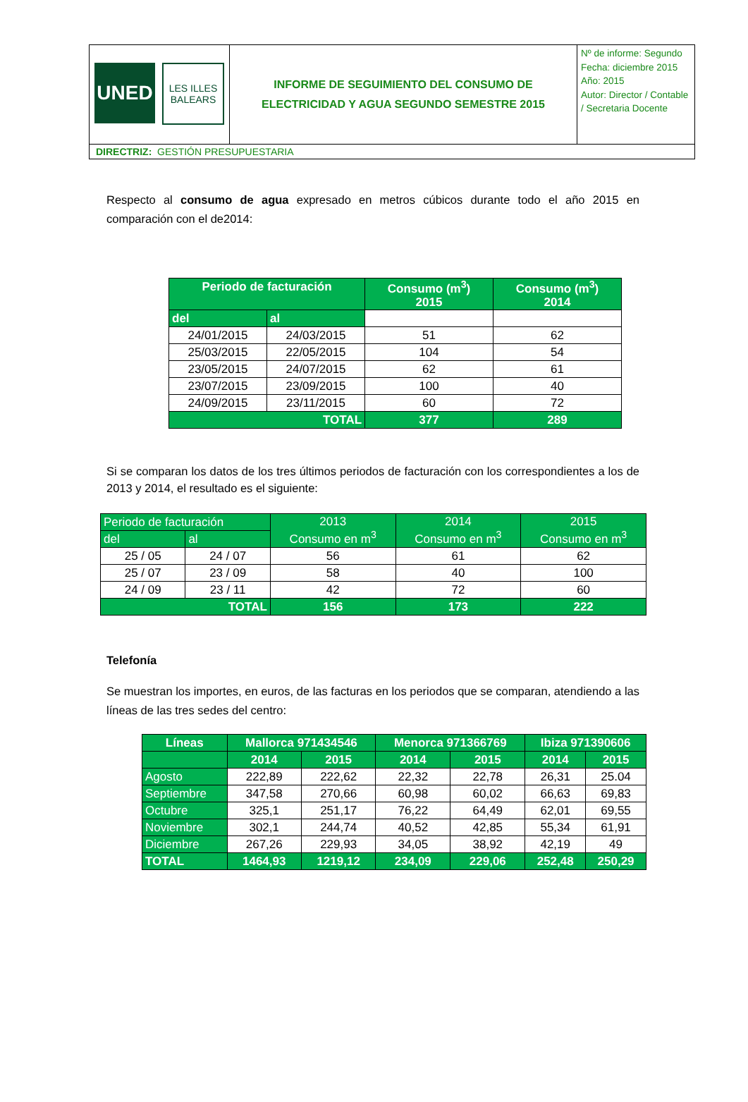| UNED LES ILLES BALEARS | INFORME DE SEGUIMIENTO DEL CONSUMO DE ELECTRICIDAD Y AGUA SEGUNDO SEMESTRE 2015 | Nº de informe: Segundo Fecha: diciembre 2015 Año: 2015 Autor: Director / Contable / Secretaria Docente |
| DIRECTRIZ: GESTIÓN PRESUPUESTARIA | | |
Respecto al consumo de agua expresado en metros cúbicos durante todo el año 2015 en comparación con el de2014:
| Periodo de facturación | | Consumo (m<sup>3</sup>) 2015 | Consumo (m<sup>3</sup>) 2014 |
| --- | --- | --- | --- |
| del | al | | |
| 24/01/2015 | 24/03/2015 | 51 | 62 |
| 25/03/2015 | 22/05/2015 | 104 | 54 |
| 23/05/2015 | 24/07/2015 | 62 | 61 |
| 23/07/2015 | 23/09/2015 | 100 | 40 |
| 24/09/2015 | 23/11/2015 | 60 | 72 |
| TOTAL | | 377 | 289 |
Si se comparan los datos de los tres últimos periodos de facturación con los correspondientes a los de 2013 y 2014, el resultado es el siguiente:
| Periodo de facturación | | 2013 Consumo en m<sup>3</sup> | 2014 Consumo en m<sup>3</sup> | 2015 Consumo en m<sup>3</sup> |
| del | al | | | |
| 25 / 05 | 24 / 07 | 56 | 61 | 62 |
| 25 / 07 | 23 / 09 | 58 | 40 | 100 |
| 24 / 09 | 23 / 11 | 42 | 72 | 60 |
| TOTAL | | 156 | 173 | 222 |
Telefonía
Se muestran los importes, en euros, de las facturas en los periodos que se comparan, atendiendo a las líneas de las tres sedes del centro:
| Líneas | Mallorca 971434546 | | Menorca 971366769 | | Ibiza 971390606 | |
| --- | --- | --- | --- | --- | --- | --- |
| | 2014 | 2015 | 2014 | 2015 | 2014 | 2015 |
| Agosto | 222,89 | 222,62 | 22,32 | 22,78 | 26,31 | 25.04 |
| Septiembre | 347,58 | 270,66 | 60,98 | 60,02 | 66,63 | 69,83 |
| Octubre | 325,1 | 251,17 | 76,22 | 64,49 | 62,01 | 69,55 |
| Noviembre | 302,1 | 244,74 | 40,52 | 42,85 | 55,34 | 61,91 |
| Diciembre | 267,26 | 229,93 | 34,05 | 38,92 | 42,19 | 49 |
| TOTAL | 1464,93 | 1219,12 | 234,09 | 229,06 | 252,48 | 250,29 |